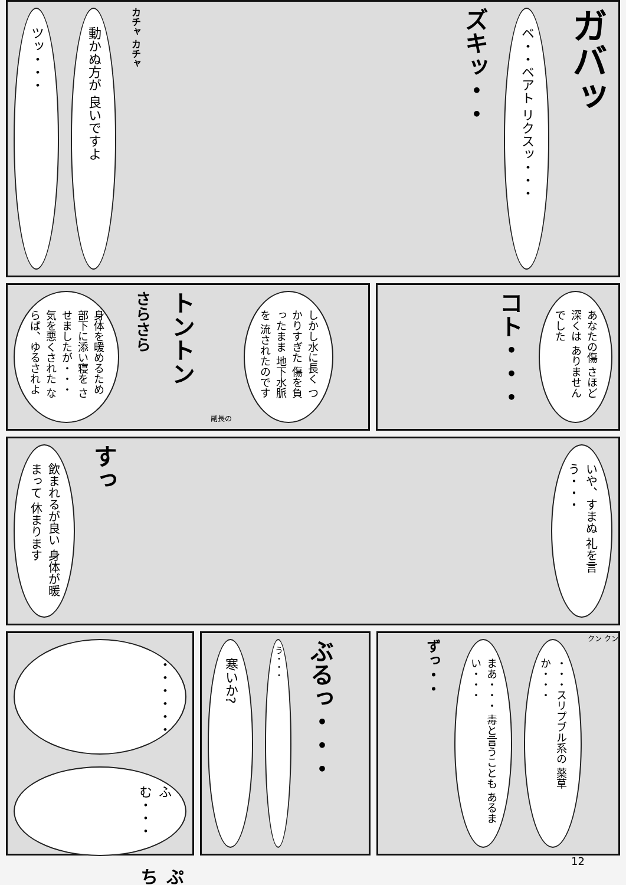ツッ・・・
動かぬ方が 良いですよ
カチャ カチャ
ズキッ・・
ベ・・ベアト リクスッ・・・
ガバッ
身体を暖めるため 部下に添い寝を させましたが・・・ 気を悪くされた ならば、ゆるされよ
さらさら
トントン
副長の
しかし水に長く つかりすぎた 傷を負ったまま 地下水脈を 流されたのです
コト・・・
あなたの傷 さほど深くは ありませんでした
飲まれるが良い 身体が暖まって 休まります
すっ
いや、すまぬ 礼を言う・・・
・・・・・・
ふむ・・・
ぷち
寒いか?
う・・・
ぶるっ・・・
ずっ・・
まあ・・・ 毒と言うことも あるまい・・・
・・・スリプブル系の 薬草か・・・
クン クン
12